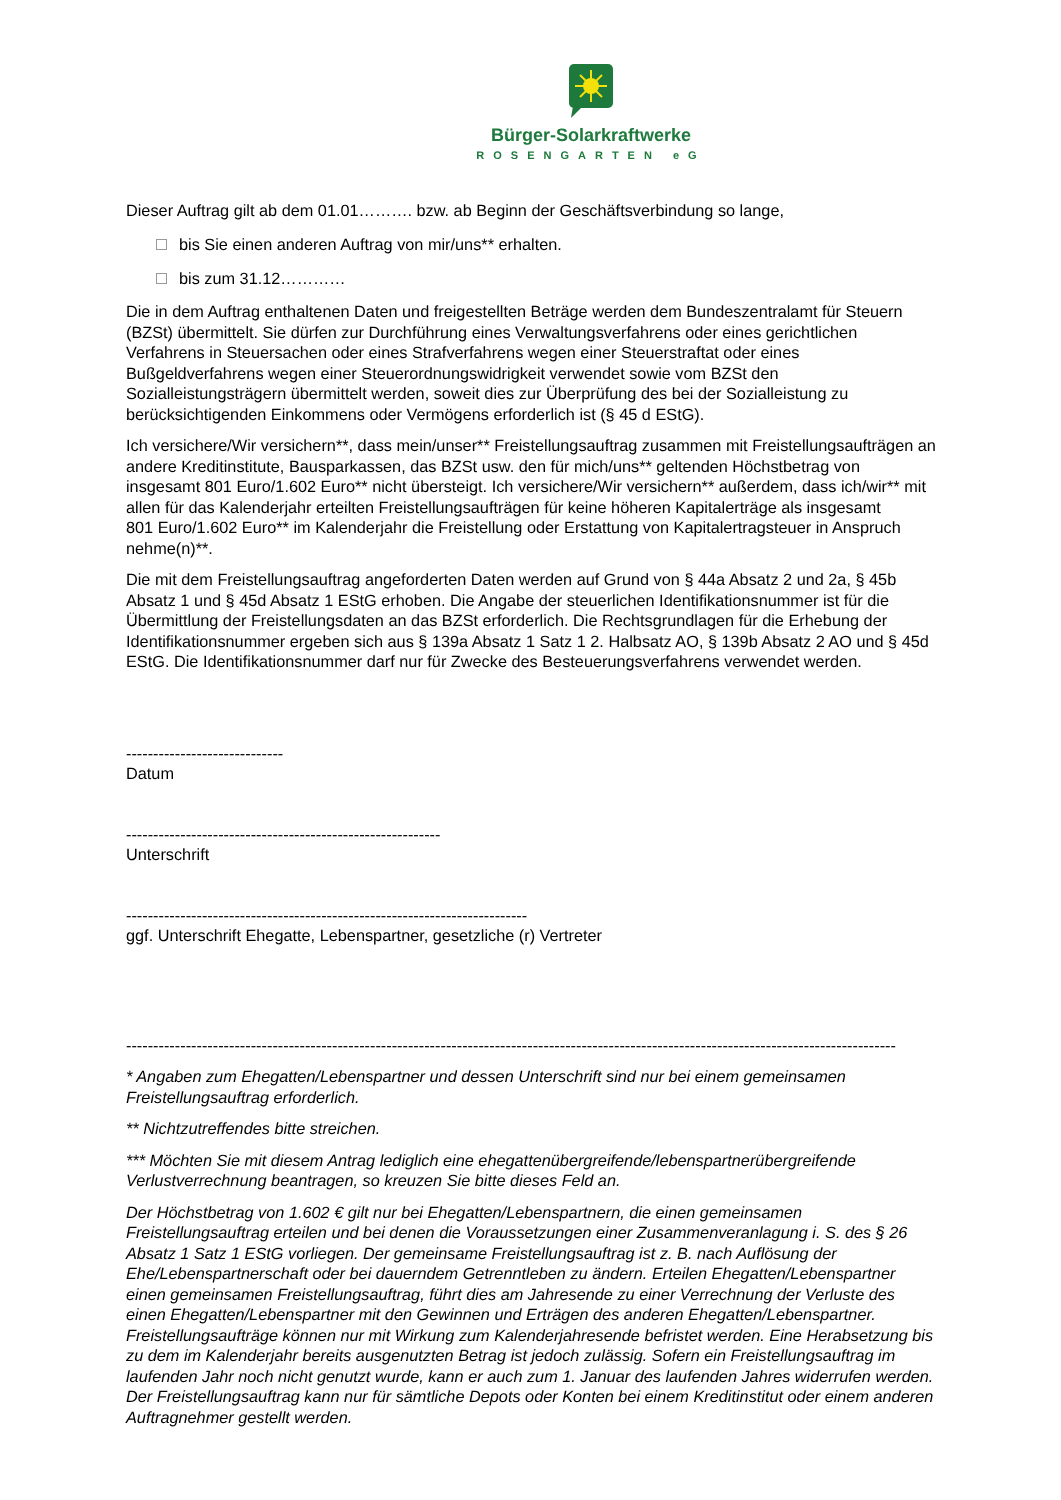Bürger-Solarkraftwerke
ROSENGARTEN eG
Dieser Auftrag gilt ab dem 01.01………. bzw. ab Beginn der Geschäftsverbindung so lange,
bis Sie einen anderen Auftrag von mir/uns** erhalten.
bis zum 31.12…………
Die in dem Auftrag enthaltenen Daten und freigestellten Beträge werden dem Bundeszentralamt für Steuern (BZSt) übermittelt. Sie dürfen zur Durchführung eines Verwaltungsverfahrens oder eines gerichtlichen Verfahrens in Steuersachen oder eines Strafverfahrens wegen einer Steuerstraftat oder eines Bußgeldverfahrens wegen einer Steuerordnungswidrigkeit verwendet sowie vom BZSt den Sozialleistungsträgern übermittelt werden, soweit dies zur Überprüfung des bei der Sozialleistung zu berücksichtigenden Einkommens oder Vermögens erforderlich ist (§ 45 d EStG).
Ich versichere/Wir versichern**, dass mein/unser** Freistellungsauftrag zusammen mit Freistellungsaufträgen an andere Kreditinstitute, Bausparkassen, das BZSt usw. den für mich/uns** geltenden Höchstbetrag von insgesamt 801 Euro/1.602 Euro** nicht übersteigt. Ich versichere/Wir versichern** außerdem, dass ich/wir** mit allen für das Kalenderjahr erteilten Freistellungsaufträgen für keine höheren Kapitalerträge als insgesamt
801 Euro/1.602 Euro** im Kalenderjahr die Freistellung oder Erstattung von Kapitalertragsteuer in Anspruch nehme(n)**.
Die mit dem Freistellungsauftrag angeforderten Daten werden auf Grund von § 44a Absatz 2 und 2a, § 45b Absatz 1 und § 45d Absatz 1 EStG erhoben. Die Angabe der steuerlichen Identifikationsnummer ist für die Übermittlung der Freistellungsdaten an das BZSt erforderlich. Die Rechtsgrundlagen für die Erhebung der Identifikationsnummer ergeben sich aus § 139a Absatz 1 Satz 1 2. Halbsatz AO, § 139b Absatz 2 AO und § 45d EStG. Die Identifikationsnummer darf nur für Zwecke des Besteuerungsverfahrens verwendet werden.
-----------------------------
Datum
----------------------------------------------------------
Unterschrift
--------------------------------------------------------------------------
ggf. Unterschrift Ehegatte, Lebenspartner, gesetzliche (r) Vertreter
----------------------------------------------------------------------------------------------------------------------------------------------
* Angaben zum Ehegatten/Lebenspartner und dessen Unterschrift sind nur bei einem gemeinsamen Freistellungsauftrag erforderlich.
** Nichtzutreffendes bitte streichen.
*** Möchten Sie mit diesem Antrag lediglich eine ehegattenübergreifende/lebenspartnerübergreifende Verlustverrechnung beantragen, so kreuzen Sie bitte dieses Feld an.
Der Höchstbetrag von 1.602 € gilt nur bei Ehegatten/Lebenspartnern, die einen gemeinsamen Freistellungsauftrag erteilen und bei denen die Voraussetzungen einer Zusammenveranlagung i. S. des § 26 Absatz 1 Satz 1 EStG vorliegen. Der gemeinsame Freistellungsauftrag ist z. B. nach Auflösung der Ehe/Lebenspartnerschaft oder bei dauerndem Getrenntleben zu ändern. Erteilen Ehegatten/Lebenspartner einen gemeinsamen Freistellungsauftrag, führt dies am Jahresende zu einer Verrechnung der Verluste des einen Ehegatten/Lebenspartner mit den Gewinnen und Erträgen des anderen Ehegatten/Lebenspartner. Freistellungsaufträge können nur mit Wirkung zum Kalenderjahresende befristet werden. Eine Herabsetzung bis zu dem im Kalenderjahr bereits ausgenutzten Betrag ist jedoch zulässig. Sofern ein Freistellungsauftrag im laufenden Jahr noch nicht genutzt wurde, kann er auch zum 1. Januar des laufenden Jahres widerrufen werden. Der Freistellungsauftrag kann nur für sämtliche Depots oder Konten bei einem Kreditinstitut oder einem anderen Auftragnehmer gestellt werden.